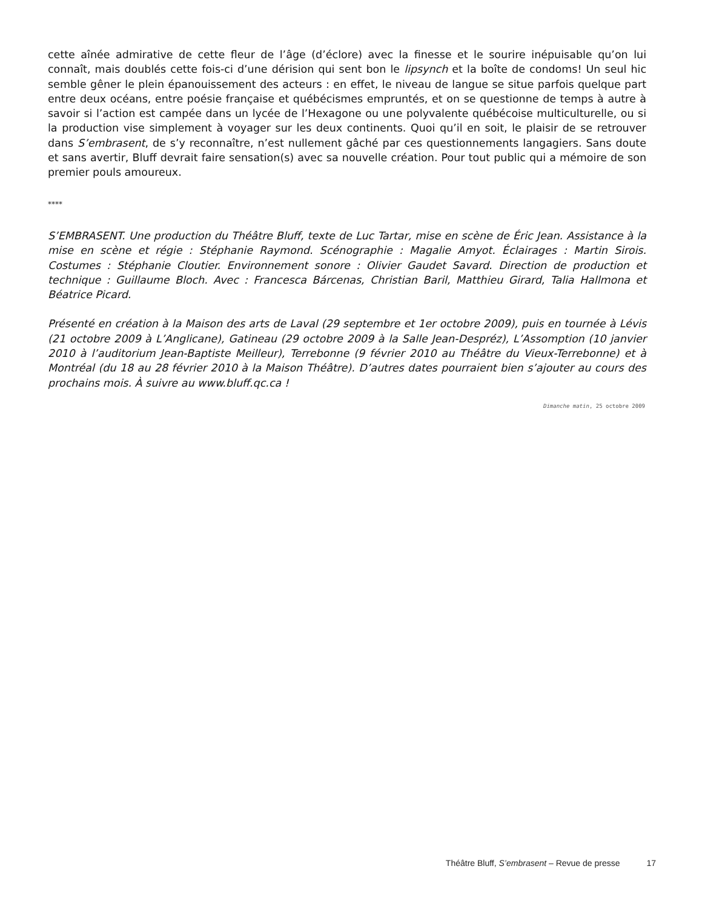cette aînée admirative de cette fleur de l’âge (d’éclore) avec la finesse et le sourire inépuisable qu’on lui connaît, mais doublés cette fois-ci d’une dérision qui sent bon le lipsynch et la boîte de condoms! Un seul hic semble gêner le plein épanouissement des acteurs : en effet, le niveau de langue se situe parfois quelque part entre deux océans, entre poésie française et québécismes empruntés, et on se questionne de temps à autre à savoir si l’action est campée dans un lycée de l’Hexagone ou une polyvalente québécoise multiculturelle, ou si la production vise simplement à voyager sur les deux continents. Quoi qu’il en soit, le plaisir de se retrouver dans S’embrasent, de s’y reconnaître, n’est nullement gâché par ces questionnements langagiers. Sans doute et sans avertir, Bluff devrait faire sensation(s) avec sa nouvelle création. Pour tout public qui a mémoire de son premier pouls amoureux.
****
S’EMBRASENT. Une production du Théâtre Bluff, texte de Luc Tartar, mise en scène de Éric Jean. Assistance à la mise en scène et régie : Stéphanie Raymond. Scénographie : Magalie Amyot. Éclairages : Martin Sirois. Costumes : Stéphanie Cloutier. Environnement sonore : Olivier Gaudet Savard. Direction de production et technique : Guillaume Bloch. Avec : Francesca Bárcenas, Christian Baril, Matthieu Girard, Talia Hallmona et Béatrice Picard.
Présenté en création à la Maison des arts de Laval (29 septembre et 1er octobre 2009), puis en tournée à Lévis (21 octobre 2009 à L’Anglicane), Gatineau (29 octobre 2009 à la Salle Jean-Despréz), L’Assomption (10 janvier 2010 à l’auditorium Jean-Baptiste Meilleur), Terrebonne (9 février 2010 au Théâtre du Vieux-Terrebonne) et à Montréal (du 18 au 28 février 2010 à la Maison Théâtre). D’autres dates pourraient bien s’ajouter au cours des prochains mois. À suivre au www.bluff.qc.ca !
Dimanche matin, 25 octobre 2009
Théâtre Bluff, S’embrasent – Revue de presse 17